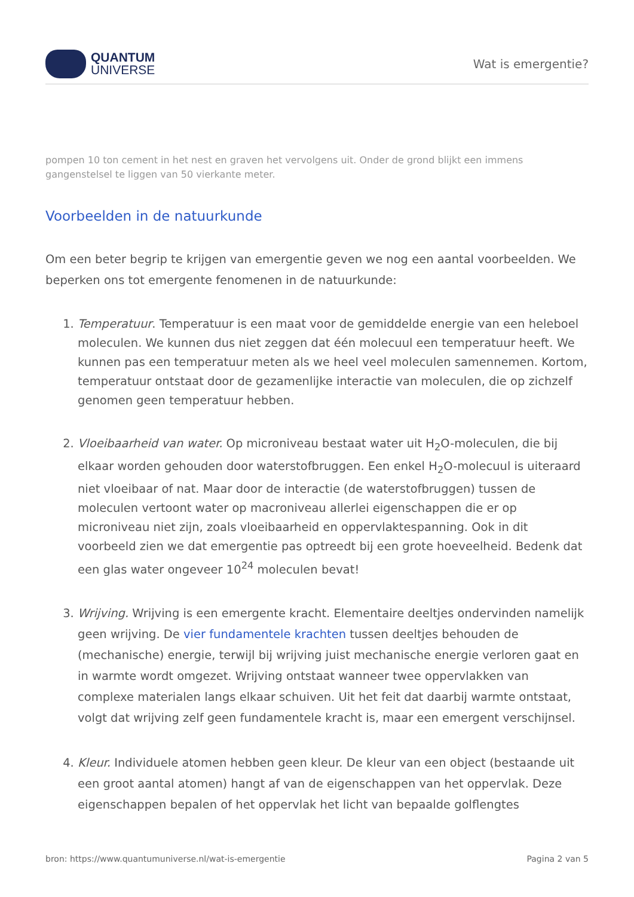QUANTUM
UNIVERSE
Wat is emergentie?
pompen 10 ton cement in het nest en graven het vervolgens uit. Onder de grond blijkt een immens gangenstelsel te liggen van 50 vierkante meter.
Voorbeelden in de natuurkunde
Om een beter begrip te krijgen van emergentie geven we nog een aantal voorbeelden. We beperken ons tot emergente fenomenen in de natuurkunde:
1. Temperatuur. Temperatuur is een maat voor de gemiddelde energie van een heleboel moleculen. We kunnen dus niet zeggen dat één molecuul een temperatuur heeft. We kunnen pas een temperatuur meten als we heel veel moleculen samennemen. Kortom, temperatuur ontstaat door de gezamenlijke interactie van moleculen, die op zichzelf genomen geen temperatuur hebben.
2. Vloeibaarheid van water. Op microniveau bestaat water uit H<sub>2</sub>O-moleculen, die bij elkaar worden gehouden door waterstofbruggen. Een enkel H<sub>2</sub>O-molecuul is uiteraard niet vloeibaar of nat. Maar door de interactie (de waterstofbruggen) tussen de moleculen vertoont water op macroniveau allerlei eigenschappen die er op microniveau niet zijn, zoals vloeibaarheid en oppervlaktespanning. Ook in dit voorbeeld zien we dat emergentie pas optreedt bij een grote hoeveelheid. Bedenk dat een glas water ongeveer 10<sup>24</sup> moleculen bevat!
3. Wrijving. Wrijving is een emergente kracht. Elementaire deeltjes ondervinden namelijk geen wrijving. De vier fundamentele krachten tussen deeltjes behouden de (mechanische) energie, terwijl bij wrijving juist mechanische energie verloren gaat en in warmte wordt omgezet. Wrijving ontstaat wanneer twee oppervlakken van complexe materialen langs elkaar schuiven. Uit het feit dat daarbij warmte ontstaat, volgt dat wrijving zelf geen fundamentele kracht is, maar een emergent verschijnsel.
4. Kleur. Individuele atomen hebben geen kleur. De kleur van een object (bestaande uit een groot aantal atomen) hangt af van de eigenschappen van het oppervlak. Deze eigenschappen bepalen of het oppervlak het licht van bepaalde golflengtes
bron: https://www.quantumuniverse.nl/wat-is-emergentie Pagina 2 van 5